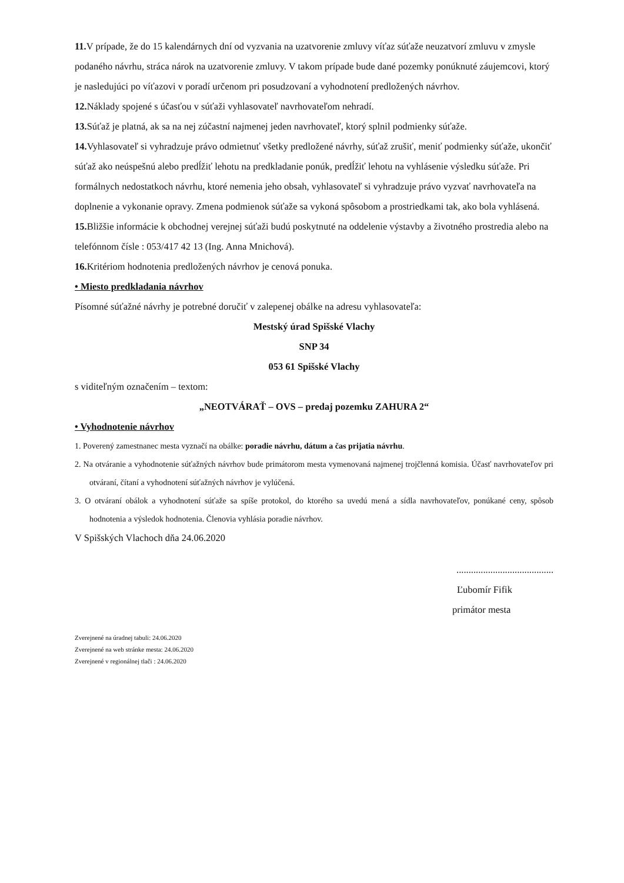11. V prípade, že do 15 kalendárnych dní od vyzvania na uzatvorenie zmluvy víťaz súťaže neuzatvorí zmluvu v zmysle podaného návrhu, stráca nárok na uzatvorenie zmluvy. V takom prípade bude dané pozemky ponúknuté záujemcovi, ktorý je nasledujúci po víťazovi v poradí určenom pri posudzovaní a vyhodnotení predložených návrhov.
12. Náklady spojené s účasťou v súťaži vyhlasovateľ navrhovateľom nehradí.
13. Súťaž je platná, ak sa na nej zúčastní najmenej jeden navrhovateľ, ktorý splnil podmienky súťaže.
14. Vyhlasovateľ si vyhradzuje právo odmietnuť všetky predložené návrhy, súťaž zrušiť, meniť podmienky súťaže, ukončiť súťaž ako neúspešnú alebo predĺžiť lehotu na predkladanie ponúk, predĺžiť lehotu na vyhlásenie výsledku súťaže. Pri formálnych nedostatkoch návrhu, ktoré nemenia jeho obsah, vyhlasovateľ si vyhradzuje právo vyzvať navrhovateľa na doplnenie a vykonanie opravy. Zmena podmienok súťaže sa vykoná spôsobom a prostriedkami tak, ako bola vyhlásená.
15. Bližšie informácie k obchodnej verejnej súťaži budú poskytnuté na oddelenie výstavby a životného prostredia alebo na telefónnom čísle : 053/417 42 13 (Ing. Anna Mnichová).
16. Kritériom hodnotenia predložených návrhov je cenová ponuka.
• Miesto predkladania návrhov
Písomné súťažné návrhy je potrebné doručiť v zalepenej obálke na adresu vyhlasovateľa:
Mestský úrad Spišské Vlachy
SNP 34
053 61 Spišské Vlachy
s viditeľným označením – textom:
„NEOTVÁRAŤ – OVS – predaj pozemku ZAHURA 2“
• Vyhodnotenie návrhov
1. Poverený zamestnanec mesta vyznačí na obálke: poradie návrhu, dátum a čas prijatia návrhu.
2. Na otváranie a vyhodnotenie súťažných návrhov bude primátorom mesta vymenovaná najmenej trojčlenná komisia. Účasť navrhovateľov pri otváraní, čítaní a vyhodnotení súťažných návrhov je vylúčená.
3. O otváraní obálok a vyhodnotení súťaže sa spíše protokol, do ktorého sa uvedú mená a sídla navrhovateľov, ponúkané ceny, spôsob hodnotenia a výsledok hodnotenia. Členovia vyhlásia poradie návrhov.
V Spišských Vlachoch dňa 24.06.2020
........................................
Ľubomír Fifik
primátor mesta
Zverejnené na úradnej tabuli: 24.06.2020
Zverejnené na web stránke mesta: 24.06.2020
Zverejnené v regionálnej tlači : 24.06.2020